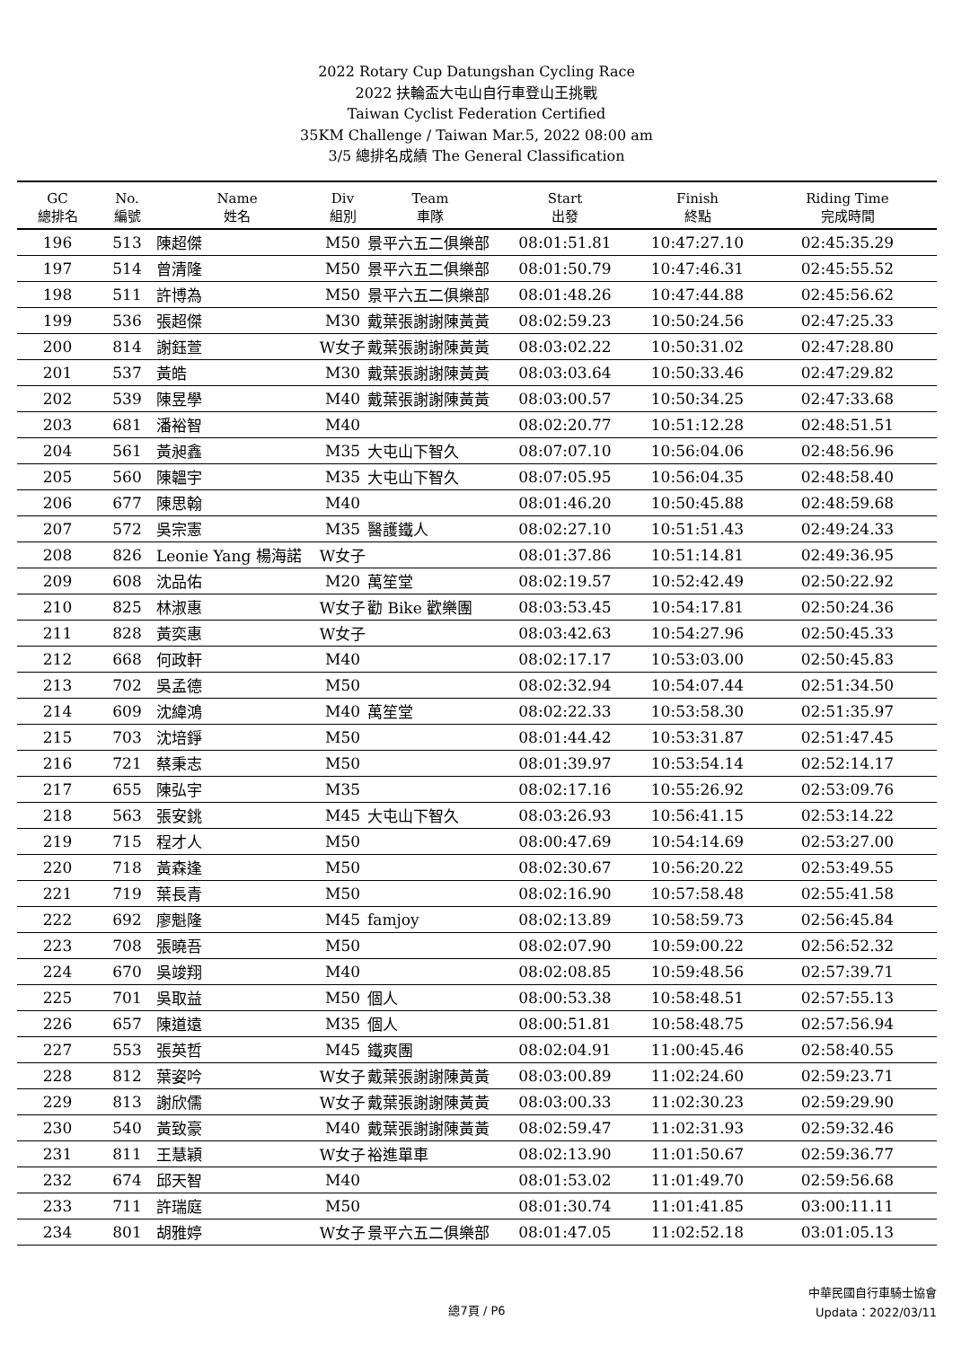2022 Rotary Cup Datungshan Cycling Race
2022 扶輪盃大屯山自行車登山王挑戰
Taiwan Cyclist Federation Certified
35KM Challenge / Taiwan Mar.5, 2022 08:00 am
3/5 總排名成績 The General Classification
| GC 總排名 | No. 編號 | Name 姓名 | Div 組別 | Team 車隊 | Start 出發 | Finish 終點 | Riding Time 完成時間 |
| --- | --- | --- | --- | --- | --- | --- | --- |
| 196 | 513 | 陳超傑 | M50 | 景平六五二俱樂部 | 08:01:51.81 | 10:47:27.10 | 02:45:35.29 |
| 197 | 514 | 曾清隆 | M50 | 景平六五二俱樂部 | 08:01:50.79 | 10:47:46.31 | 02:45:55.52 |
| 198 | 511 | 許博為 | M50 | 景平六五二俱樂部 | 08:01:48.26 | 10:47:44.88 | 02:45:56.62 |
| 199 | 536 | 張超傑 | M30 | 戴葉張謝謝陳黃黃 | 08:02:59.23 | 10:50:24.56 | 02:47:25.33 |
| 200 | 814 | 謝鈺萱 | W女子 | 戴葉張謝謝陳黃黃 | 08:03:02.22 | 10:50:31.02 | 02:47:28.80 |
| 201 | 537 | 黃皓 | M30 | 戴葉張謝謝陳黃黃 | 08:03:03.64 | 10:50:33.46 | 02:47:29.82 |
| 202 | 539 | 陳昱學 | M40 | 戴葉張謝謝陳黃黃 | 08:03:00.57 | 10:50:34.25 | 02:47:33.68 |
| 203 | 681 | 潘裕智 | M40 | | 08:02:20.77 | 10:51:12.28 | 02:48:51.51 |
| 204 | 561 | 黃昶鑫 | M35 | 大屯山下智久 | 08:07:07.10 | 10:56:04.06 | 02:48:56.96 |
| 205 | 560 | 陳韞宇 | M35 | 大屯山下智久 | 08:07:05.95 | 10:56:04.35 | 02:48:58.40 |
| 206 | 677 | 陳思翰 | M40 | | 08:01:46.20 | 10:50:45.88 | 02:48:59.68 |
| 207 | 572 | 吳宗憲 | M35 | 醫護鐵人 | 08:02:27.10 | 10:51:51.43 | 02:49:24.33 |
| 208 | 826 | Leonie Yang 楊海諾 | W女子 | | 08:01:37.86 | 10:51:14.81 | 02:49:36.95 |
| 209 | 608 | 沈品佑 | M20 | 萬笙堂 | 08:02:19.57 | 10:52:42.49 | 02:50:22.92 |
| 210 | 825 | 林淑惠 | W女子 | 勸 Bike 歡樂團 | 08:03:53.45 | 10:54:17.81 | 02:50:24.36 |
| 211 | 828 | 黃奕惠 | W女子 | | 08:03:42.63 | 10:54:27.96 | 02:50:45.33 |
| 212 | 668 | 何政軒 | M40 | | 08:02:17.17 | 10:53:03.00 | 02:50:45.83 |
| 213 | 702 | 吳孟德 | M50 | | 08:02:32.94 | 10:54:07.44 | 02:51:34.50 |
| 214 | 609 | 沈緯鴻 | M40 | 萬笙堂 | 08:02:22.33 | 10:53:58.30 | 02:51:35.97 |
| 215 | 703 | 沈培錚 | M50 | | 08:01:44.42 | 10:53:31.87 | 02:51:47.45 |
| 216 | 721 | 蔡秉志 | M50 | | 08:01:39.97 | 10:53:54.14 | 02:52:14.17 |
| 217 | 655 | 陳弘宇 | M35 | | 08:02:17.16 | 10:55:26.92 | 02:53:09.76 |
| 218 | 563 | 張安銚 | M45 | 大屯山下智久 | 08:03:26.93 | 10:56:41.15 | 02:53:14.22 |
| 219 | 715 | 程才人 | M50 | | 08:00:47.69 | 10:54:14.69 | 02:53:27.00 |
| 220 | 718 | 黃森逢 | M50 | | 08:02:30.67 | 10:56:20.22 | 02:53:49.55 |
| 221 | 719 | 葉長青 | M50 | | 08:02:16.90 | 10:57:58.48 | 02:55:41.58 |
| 222 | 692 | 廖魁隆 | M45 | famjoy | 08:02:13.89 | 10:58:59.73 | 02:56:45.84 |
| 223 | 708 | 張曉吾 | M50 | | 08:02:07.90 | 10:59:00.22 | 02:56:52.32 |
| 224 | 670 | 吳竣翔 | M40 | | 08:02:08.85 | 10:59:48.56 | 02:57:39.71 |
| 225 | 701 | 吳取益 | M50 | 個人 | 08:00:53.38 | 10:58:48.51 | 02:57:55.13 |
| 226 | 657 | 陳道遠 | M35 | 個人 | 08:00:51.81 | 10:58:48.75 | 02:57:56.94 |
| 227 | 553 | 張英哲 | M45 | 鐵爽團 | 08:02:04.91 | 11:00:45.46 | 02:58:40.55 |
| 228 | 812 | 葉姿吟 | W女子 | 戴葉張謝謝陳黃黃 | 08:03:00.89 | 11:02:24.60 | 02:59:23.71 |
| 229 | 813 | 謝欣儒 | W女子 | 戴葉張謝謝陳黃黃 | 08:03:00.33 | 11:02:30.23 | 02:59:29.90 |
| 230 | 540 | 黃致豪 | M40 | 戴葉張謝謝陳黃黃 | 08:02:59.47 | 11:02:31.93 | 02:59:32.46 |
| 231 | 811 | 王慧穎 | W女子 | 裕進單車 | 08:02:13.90 | 11:01:50.67 | 02:59:36.77 |
| 232 | 674 | 邱天智 | M40 | | 08:01:53.02 | 11:01:49.70 | 02:59:56.68 |
| 233 | 711 | 許瑞庭 | M50 | | 08:01:30.74 | 11:01:41.85 | 03:00:11.11 |
| 234 | 801 | 胡雅婷 | W女子 | 景平六五二俱樂部 | 08:01:47.05 | 11:02:52.18 | 03:01:05.13 |
總7頁 / P6
中華民國自行車騎士協會
Updata：2022/03/11